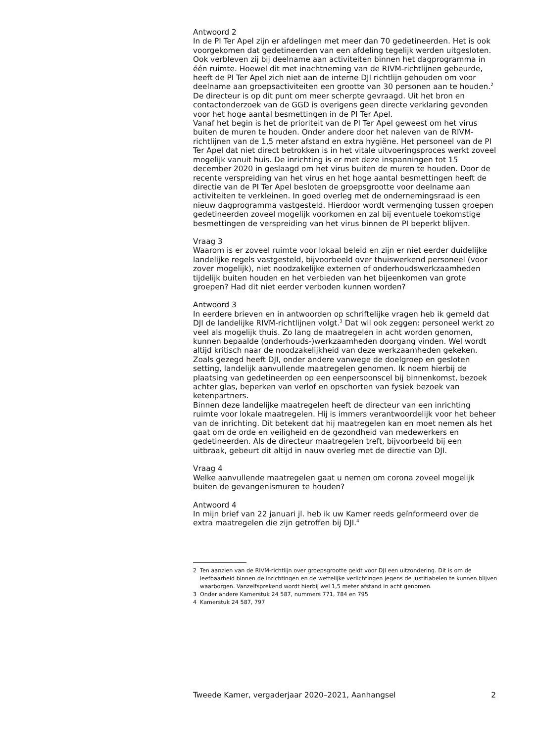Antwoord 2
In de PI Ter Apel zijn er afdelingen met meer dan 70 gedetineerden. Het is ook voorgekomen dat gedetineerden van een afdeling tegelijk werden uitgesloten. Ook verbleven zij bij deelname aan activiteiten binnen het dagprogramma in één ruimte. Hoewel dit met inachtneming van de RIVM-richtlijnen gebeurde, heeft de PI Ter Apel zich niet aan de interne DJI richtlijn gehouden om voor deelname aan groepsactiviteiten een grootte van 30 personen aan te houden.<sup>2</sup> De directeur is op dit punt om meer scherpte gevraagd. Uit het bron en contactonderzoek van de GGD is overigens geen directe verklaring gevonden voor het hoge aantal besmettingen in de PI Ter Apel.
Vanaf het begin is het de prioriteit van de PI Ter Apel geweest om het virus buiten de muren te houden. Onder andere door het naleven van de RIVM-richtlijnen van de 1,5 meter afstand en extra hygiëne. Het personeel van de PI Ter Apel dat niet direct betrokken is in het vitale uitvoeringsproces werkt zoveel mogelijk vanuit huis. De inrichting is er met deze inspanningen tot 15 december 2020 in geslaagd om het virus buiten de muren te houden. Door de recente verspreiding van het virus en het hoge aantal besmettingen heeft de directie van de PI Ter Apel besloten de groepsgrootte voor deelname aan activiteiten te verkleinen. In goed overleg met de ondernemingsraad is een nieuw dagprogramma vastgesteld. Hierdoor wordt vermenging tussen groepen gedetineerden zoveel mogelijk voorkomen en zal bij eventuele toekomstige besmettingen de verspreiding van het virus binnen de PI beperkt blijven.
Vraag 3
Waarom is er zoveel ruimte voor lokaal beleid en zijn er niet eerder duidelijke landelijke regels vastgesteld, bijvoorbeeld over thuiswerkend personeel (voor zover mogelijk), niet noodzakelijke externen of onderhoudswerkzaamheden tijdelijk buiten houden en het verbieden van het bijeenkomen van grote groepen? Had dit niet eerder verboden kunnen worden?
Antwoord 3
In eerdere brieven en in antwoorden op schriftelijke vragen heb ik gemeld dat DJI de landelijke RIVM-richtlijnen volgt.<sup>3</sup> Dat wil ook zeggen: personeel werkt zo veel als mogelijk thuis. Zo lang de maatregelen in acht worden genomen, kunnen bepaalde (onderhouds-)werkzaamheden doorgang vinden. Wel wordt altijd kritisch naar de noodzakelijkheid van deze werkzaamheden gekeken. Zoals gezegd heeft DJI, onder andere vanwege de doelgroep en gesloten setting, landelijk aanvullende maatregelen genomen. Ik noem hierbij de plaatsing van gedetineerden op een eenpersoonscel bij binnenkomst, bezoek achter glas, beperken van verlof en opschorten van fysiek bezoek van ketenpartners.
Binnen deze landelijke maatregelen heeft de directeur van een inrichting ruimte voor lokale maatregelen. Hij is immers verantwoordelijk voor het beheer van de inrichting. Dit betekent dat hij maatregelen kan en moet nemen als het gaat om de orde en veiligheid en de gezondheid van medewerkers en gedetineerden. Als de directeur maatregelen treft, bijvoorbeeld bij een uitbraak, gebeurt dit altijd in nauw overleg met de directie van DJI.
Vraag 4
Welke aanvullende maatregelen gaat u nemen om corona zoveel mogelijk buiten de gevangenismuren te houden?
Antwoord 4
In mijn brief van 22 januari jl. heb ik uw Kamer reeds geïnformeerd over de extra maatregelen die zijn getroffen bij DJI.<sup>4</sup>
2 Ten aanzien van de RIVM-richtlijn over groepsgrootte geldt voor DJI een uitzondering. Dit is om de leefbaarheid binnen de inrichtingen en de wettelijke verlichtingen jegens de justitiabelen te kunnen blijven waarborgen. Vanzelfsprekend wordt hierbij wel 1,5 meter afstand in acht genomen.
3 Onder andere Kamerstuk 24 587, nummers 771, 784 en 795
4 Kamerstuk 24 587, 797
Tweede Kamer, vergaderjaar 2020–2021, Aanhangsel 2